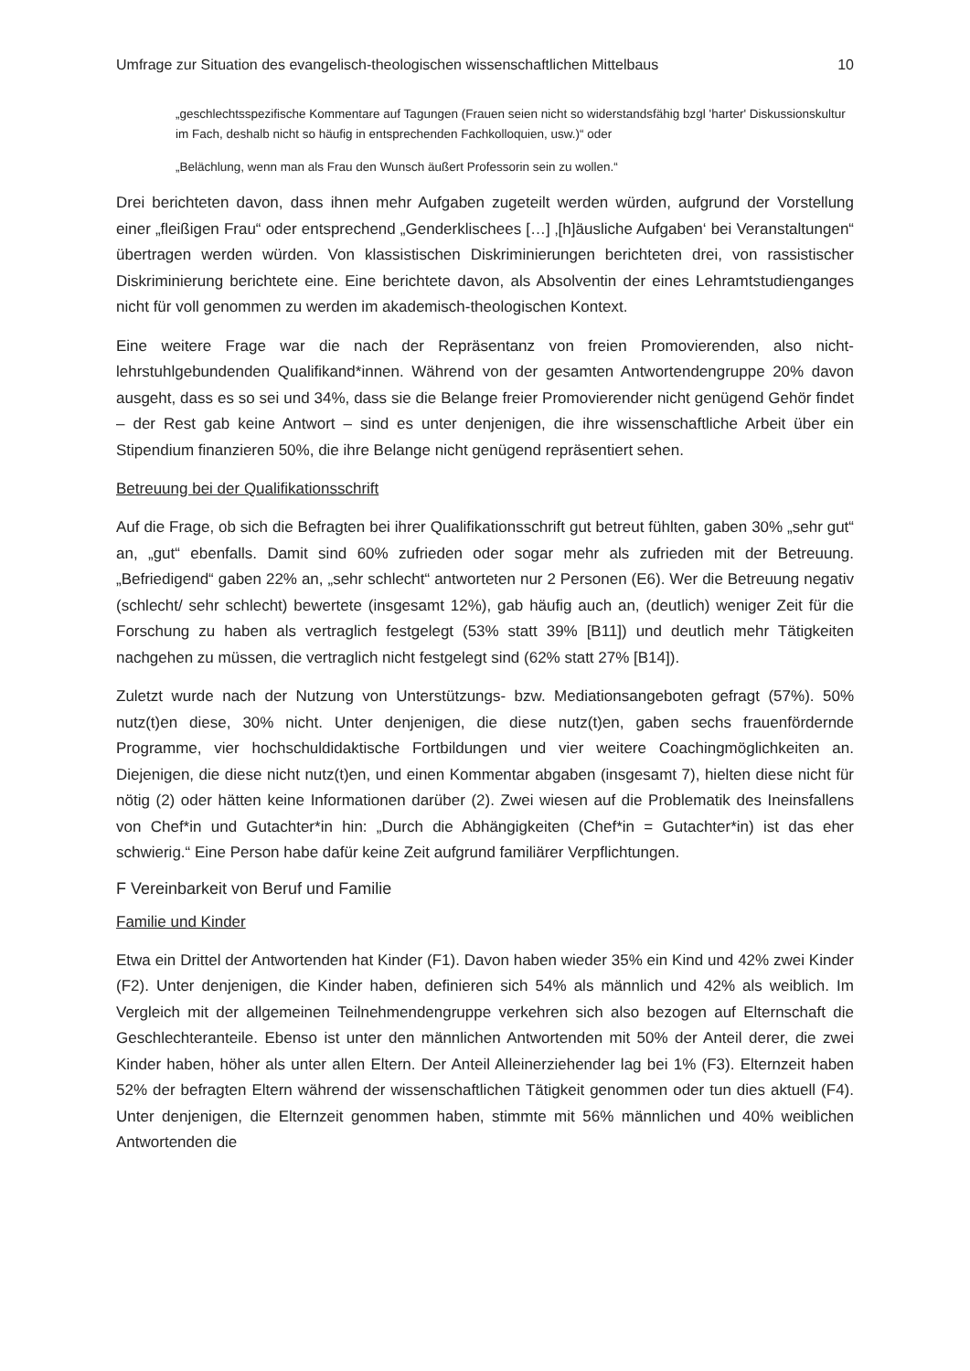Umfrage zur Situation des evangelisch-theologischen wissenschaftlichen Mittelbaus 10
„geschlechtsspezifische Kommentare auf Tagungen (Frauen seien nicht so widerstandsfähig bzgl 'harter' Diskussionskultur im Fach, deshalb nicht so häufig in entsprechenden Fachkolloquien, usw.)“ oder
„Belächlung, wenn man als Frau den Wunsch äußert Professorin sein zu wollen.“
Drei berichteten davon, dass ihnen mehr Aufgaben zugeteilt werden würden, aufgrund der Vorstellung einer „fleißigen Frau“ oder entsprechend „Genderklischees […] ‚[h]äusliche Aufgaben‘ bei Veranstaltungen“ übertragen werden würden. Von klassistischen Diskriminierungen berichteten drei, von rassistischer Diskriminierung berichtete eine. Eine berichtete davon, als Absolventin der eines Lehramtstudienganges nicht für voll genommen zu werden im akademisch-theologischen Kontext.
Eine weitere Frage war die nach der Repräsentanz von freien Promovierenden, also nicht-lehrstuhlgebundenden Qualifikand*innen. Während von der gesamten Antwortendengruppe 20% davon ausgeht, dass es so sei und 34%, dass sie die Belange freier Promovierender nicht genügend Gehör findet – der Rest gab keine Antwort – sind es unter denjenigen, die ihre wissenschaftliche Arbeit über ein Stipendium finanzieren 50%, die ihre Belange nicht genügend repräsentiert sehen.
Betreuung bei der Qualifikationsschrift
Auf die Frage, ob sich die Befragten bei ihrer Qualifikationsschrift gut betreut fühlten, gaben 30% „sehr gut“ an, „gut“ ebenfalls. Damit sind 60% zufrieden oder sogar mehr als zufrieden mit der Betreuung. „Befriedigend“ gaben 22% an, „sehr schlecht“ antworteten nur 2 Personen (E6). Wer die Betreuung negativ (schlecht/ sehr schlecht) bewertete (insgesamt 12%), gab häufig auch an, (deutlich) weniger Zeit für die Forschung zu haben als vertraglich festgelegt (53% statt 39% [B11]) und deutlich mehr Tätigkeiten nachgehen zu müssen, die vertraglich nicht festgelegt sind (62% statt 27% [B14]).
Zuletzt wurde nach der Nutzung von Unterstützungs- bzw. Mediationsangeboten gefragt (57%). 50% nutz(t)en diese, 30% nicht. Unter denjenigen, die diese nutz(t)en, gaben sechs frauenfördernde Programme, vier hochschuldidaktische Fortbildungen und vier weitere Coachingmöglichkeiten an. Diejenigen, die diese nicht nutz(t)en, und einen Kommentar abgaben (insgesamt 7), hielten diese nicht für nötig (2) oder hätten keine Informationen darüber (2). Zwei wiesen auf die Problematik des Ineinsfallens von Chef*in und Gutachter*in hin: „Durch die Abhängigkeiten (Chef*in = Gutachter*in) ist das eher schwierig.“ Eine Person habe dafür keine Zeit aufgrund familiärer Verpflichtungen.
F Vereinbarkeit von Beruf und Familie
Familie und Kinder
Etwa ein Drittel der Antwortenden hat Kinder (F1). Davon haben wieder 35% ein Kind und 42% zwei Kinder (F2). Unter denjenigen, die Kinder haben, definieren sich 54% als männlich und 42% als weiblich. Im Vergleich mit der allgemeinen Teilnehmendengruppe verkehren sich also bezogen auf Elternschaft die Geschlechteranteile. Ebenso ist unter den männlichen Antwortenden mit 50% der Anteil derer, die zwei Kinder haben, höher als unter allen Eltern. Der Anteil Alleinerziehender lag bei 1% (F3). Elternzeit haben 52% der befragten Eltern während der wissenschaftlichen Tätigkeit genommen oder tun dies aktuell (F4). Unter denjenigen, die Elternzeit genommen haben, stimmte mit 56% männlichen und 40% weiblichen Antwortenden die